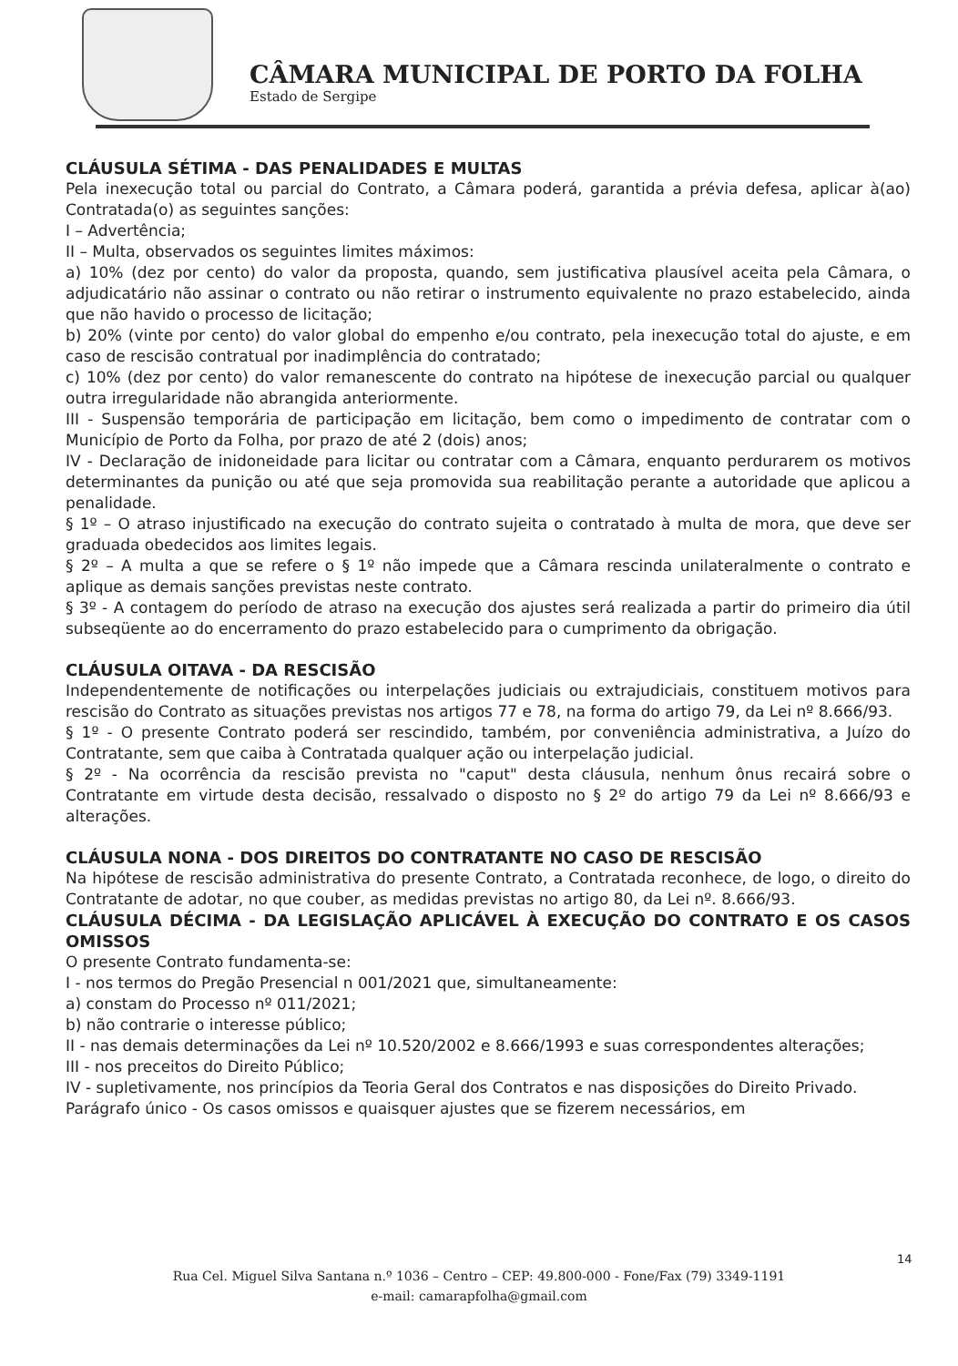CÂMARA MUNICIPAL DE PORTO DA FOLHA
Estado de Sergipe
CLÁUSULA SÉTIMA - DAS PENALIDADES E MULTAS
Pela inexecução total ou parcial do Contrato, a Câmara poderá, garantida a prévia defesa, aplicar à(ao) Contratada(o) as seguintes sanções:
I – Advertência;
II – Multa, observados os seguintes limites máximos:
a) 10% (dez por cento) do valor da proposta, quando, sem justificativa plausível aceita pela Câmara, o adjudicatário não assinar o contrato ou não retirar o instrumento equivalente no prazo estabelecido, ainda que não havido o processo de licitação;
b) 20% (vinte por cento) do valor global do empenho e/ou contrato, pela inexecução total do ajuste, e em caso de rescisão contratual por inadimplência do contratado;
c) 10% (dez por cento) do valor remanescente do contrato na hipótese de inexecução parcial ou qualquer outra irregularidade não abrangida anteriormente.
III - Suspensão temporária de participação em licitação, bem como o impedimento de contratar com o Município de Porto da Folha, por prazo de até 2 (dois) anos;
IV - Declaração de inidoneidade para licitar ou contratar com a Câmara, enquanto perdurarem os motivos determinantes da punição ou até que seja promovida sua reabilitação perante a autoridade que aplicou a penalidade.
§ 1º – O atraso injustificado na execução do contrato sujeita o contratado à multa de mora, que deve ser graduada obedecidos aos limites legais.
§ 2º – A multa a que se refere o § 1º não impede que a Câmara rescinda unilateralmente o contrato e aplique as demais sanções previstas neste contrato.
§ 3º - A contagem do período de atraso na execução dos ajustes será realizada a partir do primeiro dia útil subseqüente ao do encerramento do prazo estabelecido para o cumprimento da obrigação.
CLÁUSULA OITAVA - DA RESCISÃO
Independentemente de notificações ou interpelações judiciais ou extrajudiciais, constituem motivos para rescisão do Contrato as situações previstas nos artigos 77 e 78, na forma do artigo 79, da Lei nº 8.666/93.
§ 1º - O presente Contrato poderá ser rescindido, também, por conveniência administrativa, a Juízo do Contratante, sem que caiba à Contratada qualquer ação ou interpelação judicial.
§ 2º - Na ocorrência da rescisão prevista no "caput" desta cláusula, nenhum ônus recairá sobre o Contratante em virtude desta decisão, ressalvado o disposto no § 2º do artigo 79 da Lei nº 8.666/93 e alterações.
CLÁUSULA NONA - DOS DIREITOS DO CONTRATANTE NO CASO DE RESCISÃO
Na hipótese de rescisão administrativa do presente Contrato, a Contratada reconhece, de logo, o direito do Contratante de adotar, no que couber, as medidas previstas no artigo 80, da Lei nº. 8.666/93.
CLÁUSULA DÉCIMA - DA LEGISLAÇÃO APLICÁVEL À EXECUÇÃO DO CONTRATO E OS CASOS OMISSOS
O presente Contrato fundamenta-se:
I - nos termos do Pregão Presencial n 001/2021 que, simultaneamente:
a) constam do Processo nº 011/2021;
b) não contrarie o interesse público;
II - nas demais determinações da Lei nº 10.520/2002 e 8.666/1993 e suas correspondentes alterações;
III - nos preceitos do Direito Público;
IV - supletivamente, nos princípios da Teoria Geral dos Contratos e nas disposições do Direito Privado.
Parágrafo único - Os casos omissos e quaisquer ajustes que se fizerem necessários, em
14
Rua Cel. Miguel Silva Santana n.º 1036 – Centro – CEP: 49.800-000 - Fone/Fax (79) 3349-1191
e-mail: camarapfolha@gmail.com